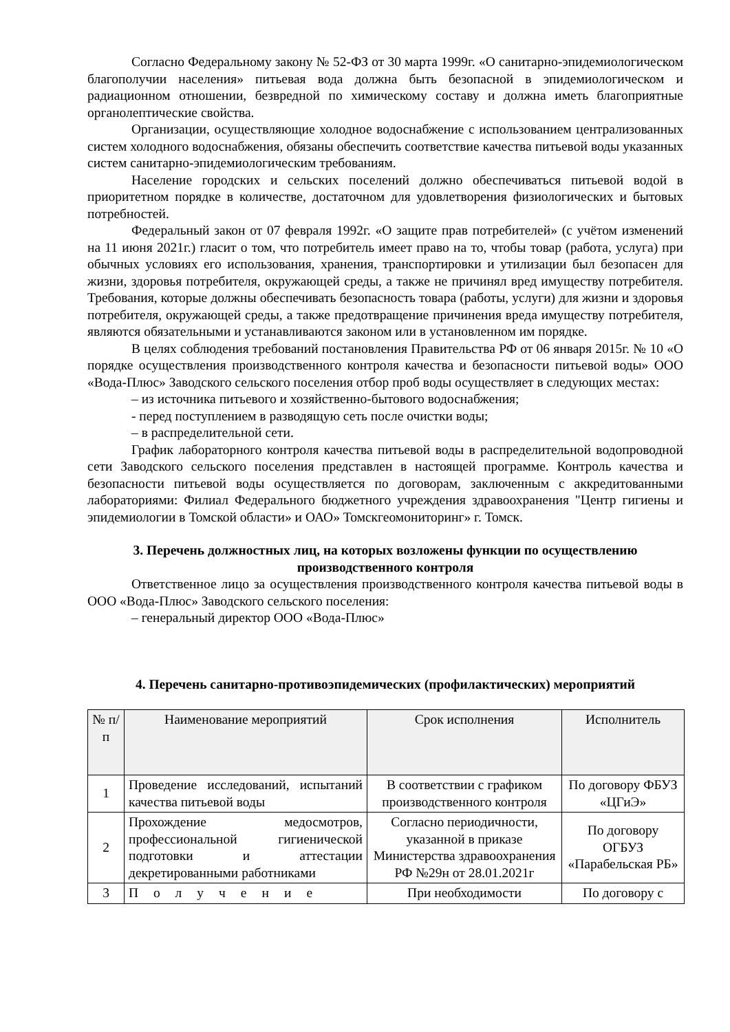Согласно Федеральному закону № 52-ФЗ от 30 марта 1999г. «О санитарно-эпидемиологическом благополучии населения» питьевая вода должна быть безопасной в эпидемиологическом и радиационном отношении, безвредной по химическому составу и должна иметь благоприятные органолептические свойства.
Организации, осуществляющие холодное водоснабжение с использованием централизованных систем холодного водоснабжения, обязаны обеспечить соответствие качества питьевой воды указанных систем санитарно-эпидемиологическим требованиям.
Население городских и сельских поселений должно обеспечиваться питьевой водой в приоритетном порядке в количестве, достаточном для удовлетворения физиологических и бытовых потребностей.
Федеральный закон от 07 февраля 1992г. «О защите прав потребителей» (с учётом изменений на 11 июня 2021г.) гласит о том, что потребитель имеет право на то, чтобы товар (работа, услуга) при обычных условиях его использования, хранения, транспортировки и утилизации был безопасен для жизни, здоровья потребителя, окружающей среды, а также не причинял вред имуществу потребителя. Требования, которые должны обеспечивать безопасность товара (работы, услуги) для жизни и здоровья потребителя, окружающей среды, а также предотвращение причинения вреда имуществу потребителя, являются обязательными и устанавливаются законом или в установленном им порядке.
В целях соблюдения требований постановления Правительства РФ от 06 января 2015г. № 10 «О порядке осуществления производственного контроля качества и безопасности питьевой воды» ООО «Вода-Плюс» Заводского сельского поселения отбор проб воды осуществляет в следующих местах:
– из источника питьевого и хозяйственно-бытового водоснабжения;
- перед поступлением в разводящую сеть после очистки воды;
– в распределительной сети.
График лабораторного контроля качества питьевой воды в распределительной водопроводной сети Заводского сельского поселения представлен в настоящей программе. Контроль качества и безопасности питьевой воды осуществляется по договорам, заключенным с аккредитованными лабораториями: Филиал Федерального бюджетного учреждения здравоохранения "Центр гигиены и эпидемиологии в Томской области» и ОАО» Томскгеомониторинг» г. Томск.
3. Перечень должностных лиц, на которых возложены функции по осуществлению производственного контроля
Ответственное лицо за осуществления производственного контроля качества питьевой воды в ООО «Вода-Плюс» Заводского сельского поселения:
– генеральный директор ООО «Вода-Плюс»
4. Перечень санитарно-противоэпидемических (профилактических) мероприятий
| № п/п | Наименование мероприятий | Срок исполнения | Исполнитель |
| --- | --- | --- | --- |
| 1 | Проведение исследований, испытаний качества питьевой воды | В соответствии с графиком производственного контроля | По договору ФБУЗ «ЦГиЭ» |
| 2 | Прохождение медосмотров, профессиональной гигиенической подготовки и аттестации декретированными работниками | Согласно периодичности, указанной в приказе Министерства здравоохранения РФ №29н от 28.01.2021г | По договору ОГБУЗ «Парабельская РБ» |
| 3 | Получение | При необходимости | По договору с |